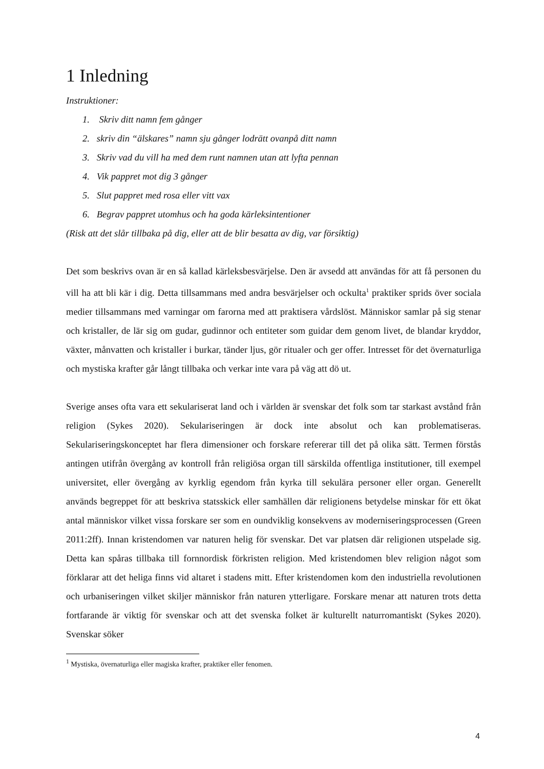1 Inledning
Instruktioner:
1. Skriv ditt namn fem gånger
2. skriv din “älskares” namn sju gånger lodrätt ovanpå ditt namn
3. Skriv vad du vill ha med dem runt namnen utan att lyfta pennan
4. Vik pappret mot dig 3 gånger
5. Slut pappret med rosa eller vitt vax
6. Begrav pappret utomhus och ha goda kärleksintentioner
(Risk att det slår tillbaka på dig, eller att de blir besatta av dig, var försiktig)
Det som beskrivs ovan är en så kallad kärleksbesvärjelse. Den är avsedd att användas för att få personen du vill ha att bli kär i dig. Detta tillsammans med andra besvärjelser och ockulta<sup>1</sup> praktiker sprids över sociala medier tillsammans med varningar om farorna med att praktisera vårdslöst. Människor samlar på sig stenar och kristaller, de lär sig om gudar, gudinnor och entiteter som guidar dem genom livet, de blandar kryddor, växter, månvatten och kristaller i burkar, tänder ljus, gör ritualer och ger offer. Intresset för det övernaturliga och mystiska krafter går långt tillbaka och verkar inte vara på väg att dö ut.
Sverige anses ofta vara ett sekulariserat land och i världen är svenskar det folk som tar starkast avstånd från religion (Sykes 2020). Sekulariseringen är dock inte absolut och kan problematiseras. Sekulariseringskonceptet har flera dimensioner och forskare refererar till det på olika sätt. Termen förstås antingen utifrån övergång av kontroll från religiösa organ till särskilda offentliga institutioner, till exempel universitet, eller övergång av kyrklig egendom från kyrka till sekulära personer eller organ. Generellt används begreppet för att beskriva statsskick eller samhällen där religionens betydelse minskar för ett ökat antal människor vilket vissa forskare ser som en oundviklig konsekvens av moderniseringsprocessen (Green 2011:2ff). Innan kristendomen var naturen helig för svenskar. Det var platsen där religionen utspelade sig. Detta kan spåras tillbaka till fornnordisk förkristen religion. Med kristendomen blev religion något som förklarar att det heliga finns vid altaret i stadens mitt. Efter kristendomen kom den industriella revolutionen och urbaniseringen vilket skiljer människor från naturen ytterligare. Forskare menar att naturen trots detta fortfarande är viktig för svenskar och att det svenska folket är kulturellt naturromantiskt (Sykes 2020). Svenskar söker
<sup>1</sup> Mystiska, övernaturliga eller magiska krafter, praktiker eller fenomen.
4